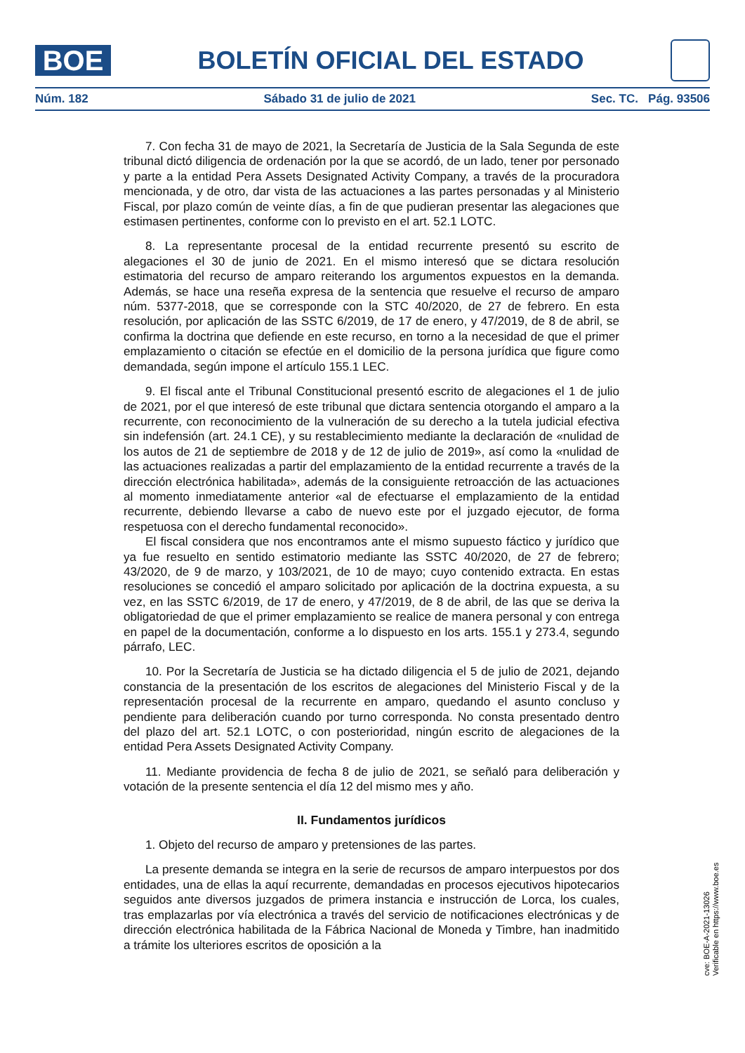BOE
BOLETÍN OFICIAL DEL ESTADO
Núm. 182 Sábado 31 de julio de 2021 Sec. TC. Pág. 93506
7. Con fecha 31 de mayo de 2021, la Secretaría de Justicia de la Sala Segunda de este tribunal dictó diligencia de ordenación por la que se acordó, de un lado, tener por personado y parte a la entidad Pera Assets Designated Activity Company, a través de la procuradora mencionada, y de otro, dar vista de las actuaciones a las partes personadas y al Ministerio Fiscal, por plazo común de veinte días, a fin de que pudieran presentar las alegaciones que estimasen pertinentes, conforme con lo previsto en el art. 52.1 LOTC.
8. La representante procesal de la entidad recurrente presentó su escrito de alegaciones el 30 de junio de 2021. En el mismo interesó que se dictara resolución estimatoria del recurso de amparo reiterando los argumentos expuestos en la demanda. Además, se hace una reseña expresa de la sentencia que resuelve el recurso de amparo núm. 5377-2018, que se corresponde con la STC 40/2020, de 27 de febrero. En esta resolución, por aplicación de las SSTC 6/2019, de 17 de enero, y 47/2019, de 8 de abril, se confirma la doctrina que defiende en este recurso, en torno a la necesidad de que el primer emplazamiento o citación se efectúe en el domicilio de la persona jurídica que figure como demandada, según impone el artículo 155.1 LEC.
9. El fiscal ante el Tribunal Constitucional presentó escrito de alegaciones el 1 de julio de 2021, por el que interesó de este tribunal que dictara sentencia otorgando el amparo a la recurrente, con reconocimiento de la vulneración de su derecho a la tutela judicial efectiva sin indefensión (art. 24.1 CE), y su restablecimiento mediante la declaración de «nulidad de los autos de 21 de septiembre de 2018 y de 12 de julio de 2019», así como la «nulidad de las actuaciones realizadas a partir del emplazamiento de la entidad recurrente a través de la dirección electrónica habilitada», además de la consiguiente retroacción de las actuaciones al momento inmediatamente anterior «al de efectuarse el emplazamiento de la entidad recurrente, debiendo llevarse a cabo de nuevo este por el juzgado ejecutor, de forma respetuosa con el derecho fundamental reconocido».
El fiscal considera que nos encontramos ante el mismo supuesto fáctico y jurídico que ya fue resuelto en sentido estimatorio mediante las SSTC 40/2020, de 27 de febrero; 43/2020, de 9 de marzo, y 103/2021, de 10 de mayo; cuyo contenido extracta. En estas resoluciones se concedió el amparo solicitado por aplicación de la doctrina expuesta, a su vez, en las SSTC 6/2019, de 17 de enero, y 47/2019, de 8 de abril, de las que se deriva la obligatoriedad de que el primer emplazamiento se realice de manera personal y con entrega en papel de la documentación, conforme a lo dispuesto en los arts. 155.1 y 273.4, segundo párrafo, LEC.
10. Por la Secretaría de Justicia se ha dictado diligencia el 5 de julio de 2021, dejando constancia de la presentación de los escritos de alegaciones del Ministerio Fiscal y de la representación procesal de la recurrente en amparo, quedando el asunto concluso y pendiente para deliberación cuando por turno corresponda. No consta presentado dentro del plazo del art. 52.1 LOTC, o con posterioridad, ningún escrito de alegaciones de la entidad Pera Assets Designated Activity Company.
11. Mediante providencia de fecha 8 de julio de 2021, se señaló para deliberación y votación de la presente sentencia el día 12 del mismo mes y año.
II. Fundamentos jurídicos
1. Objeto del recurso de amparo y pretensiones de las partes.
La presente demanda se integra en la serie de recursos de amparo interpuestos por dos entidades, una de ellas la aquí recurrente, demandadas en procesos ejecutivos hipotecarios seguidos ante diversos juzgados de primera instancia e instrucción de Lorca, los cuales, tras emplazarlas por vía electrónica a través del servicio de notificaciones electrónicas y de dirección electrónica habilitada de la Fábrica Nacional de Moneda y Timbre, han inadmitido a trámite los ulteriores escritos de oposición a la
cve: BOE-A-2021-13026
Verificable en https://www.boe.es